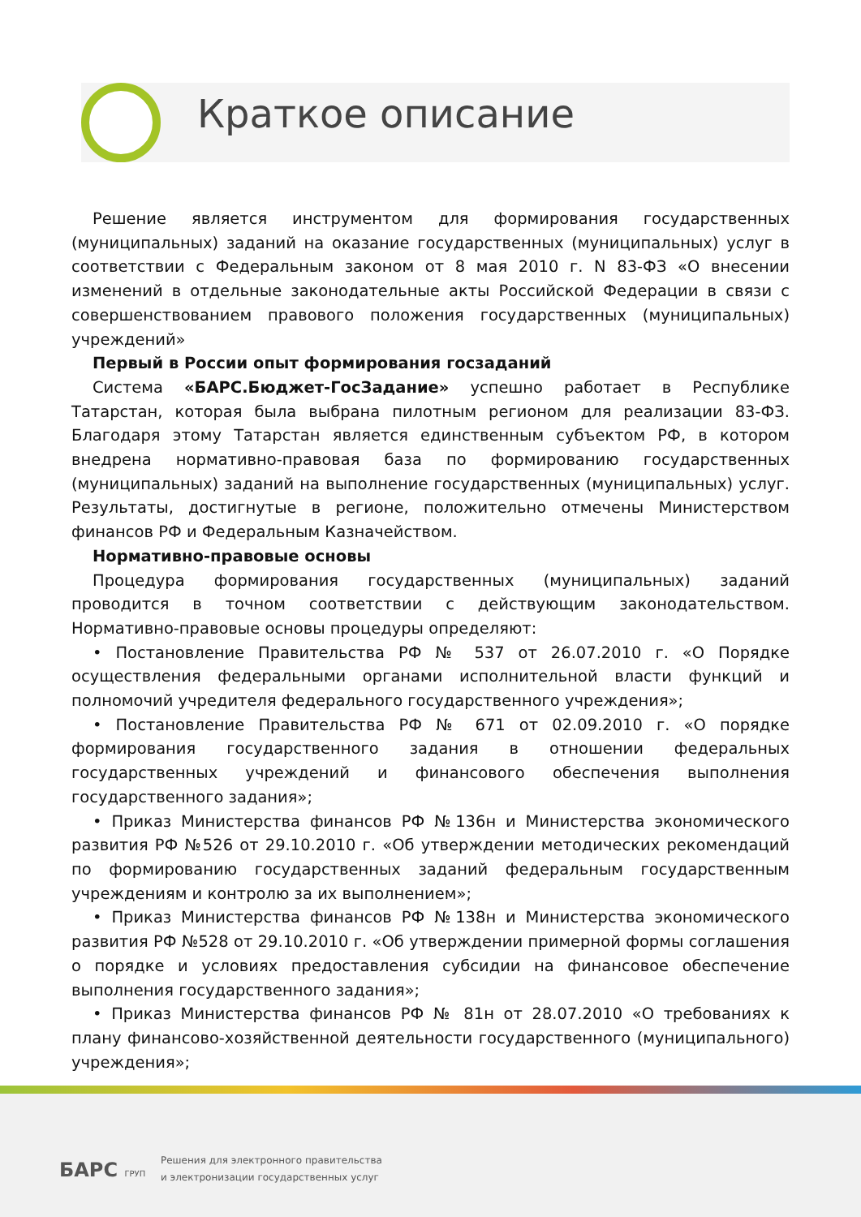Краткое описание
Решение является инструментом для формирования государственных (муниципальных) заданий на оказание государственных (муниципальных) услуг в соответствии с Федеральным законом от 8 мая 2010 г. N 83-ФЗ «О внесении изменений в отдельные законодательные акты Российской Федерации в связи с совершенствованием правового положения государственных (муниципальных) учреждений»
Первый в России опыт формирования госзаданий
Система «БАРС.Бюджет-ГосЗадание» успешно работает в Республике Татарстан, которая была выбрана пилотным регионом для реализации 83-ФЗ. Благодаря этому Татарстан является единственным субъектом РФ, в котором внедрена нормативно-правовая база по формированию государственных (муниципальных) заданий на выполнение государственных (муниципальных) услуг. Результаты, достигнутые в регионе, положительно отмечены Министерством финансов РФ и Федеральным Казначейством.
Нормативно-правовые основы
Процедура формирования государственных (муниципальных) заданий проводится в точном соответствии с действующим законодательством. Нормативно-правовые основы процедуры определяют:
• Постановление Правительства РФ № 537 от 26.07.2010 г. «О Порядке осуществления федеральными органами исполнительной власти функций и полномочий учредителя федерального государственного учреждения»;
• Постановление Правительства РФ № 671 от 02.09.2010 г. «О порядке формирования государственного задания в отношении федеральных государственных учреждений и финансового обеспечения выполнения государственного задания»;
• Приказ Министерства финансов РФ №136н и Министерства экономического развития РФ №526 от 29.10.2010 г. «Об утверждении методических рекомендаций по формированию государственных заданий федеральным государственным учреждениям и контролю за их выполнением»;
• Приказ Министерства финансов РФ №138н и Министерства экономического развития РФ №528 от 29.10.2010 г. «Об утверждении примерной формы соглашения о порядке и условиях предоставления субсидии на финансовое обеспечение выполнения государственного задания»;
• Приказ Министерства финансов РФ № 81н от 28.07.2010 «О требованиях к плану финансово-хозяйственной деятельности государственного (муниципального) учреждения»;
БАРС ГРУП
Решения для электронного правительства
и электронизации государственных услуг